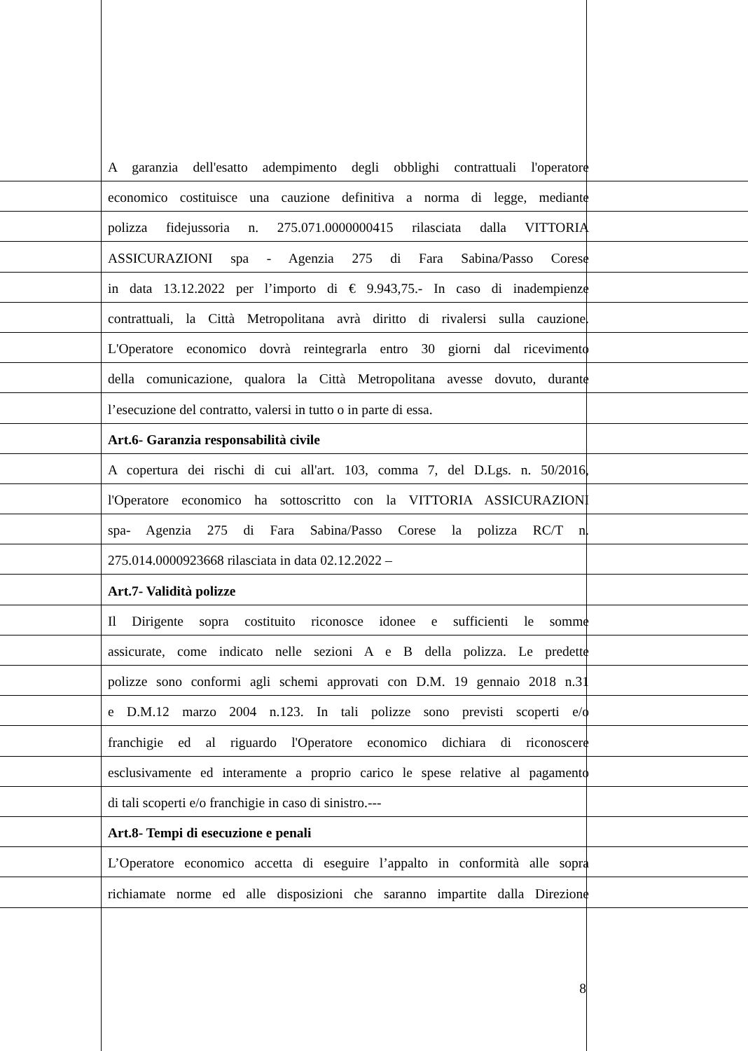A garanzia dell'esatto adempimento degli obblighi contrattuali l'operatore
economico costituisce una cauzione definitiva a norma di legge, mediante
polizza fidejussoria n. 275.071.0000000415 rilasciata dalla VITTORIA
ASSICURAZIONI spa - Agenzia 275 di Fara Sabina/Passo Corese
in data 13.12.2022 per l’importo di € 9.943,75.- In caso di inadempienze
contrattuali, la Città Metropolitana avrà diritto di rivalersi sulla cauzione.
L'Operatore economico dovrà reintegrarla entro 30 giorni dal ricevimento
della comunicazione, qualora la Città Metropolitana avesse dovuto, durante
l’esecuzione del contratto, valersi in tutto o in parte di essa.
Art.6- Garanzia responsabilità civile
A copertura dei rischi di cui all'art. 103, comma 7, del D.Lgs. n. 50/2016,
l'Operatore economico ha sottoscritto con la VITTORIA ASSICURAZIONI
spa- Agenzia 275 di Fara Sabina/Passo Corese la polizza RC/T n.
275.014.0000923668 rilasciata in data 02.12.2022 –
Art.7- Validità polizze
Il Dirigente sopra costituito riconosce idonee e sufficienti le somme
assicurate, come indicato nelle sezioni A e B della polizza. Le predette
polizze sono conformi agli schemi approvati con D.M. 19 gennaio 2018 n.31
e D.M.12 marzo 2004 n.123. In tali polizze sono previsti scoperti e/o
franchigie ed al riguardo l'Operatore economico dichiara di riconoscere
esclusivamente ed interamente a proprio carico le spese relative al pagamento
di tali scoperti e/o franchigie in caso di sinistro.---
Art.8- Tempi di esecuzione e penali
L’Operatore economico accetta di eseguire l’appalto in conformità alle sopra
richiamate norme ed alle disposizioni che saranno impartite dalla Direzione
8